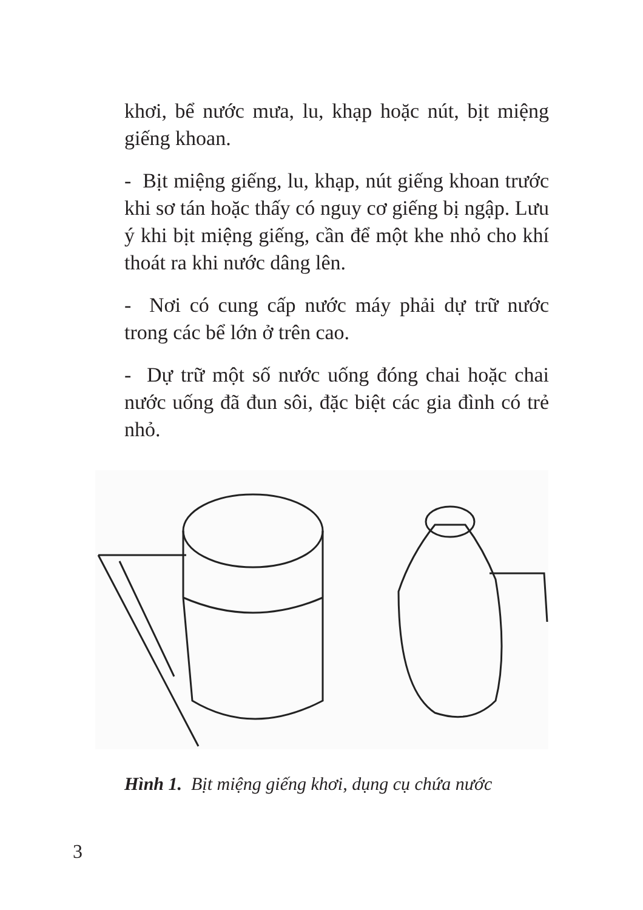khơi, bể nước mưa, lu, khạp hoặc nút, bịt miệng giếng khoan.
- Bịt miệng giếng, lu, khạp, nút giếng khoan trước khi sơ tán hoặc thấy có nguy cơ giếng bị ngập. Lưu ý khi bịt miệng giếng, cần để một khe nhỏ cho khí thoát ra khi nước dâng lên.
- Nơi có cung cấp nước máy phải dự trữ nước trong các bể lớn ở trên cao.
- Dự trữ một số nước uống đóng chai hoặc chai nước uống đã đun sôi, đặc biệt các gia đình có trẻ nhỏ.
Hình 1. Bịt miệng giếng khơi, dụng cụ chứa nước
3